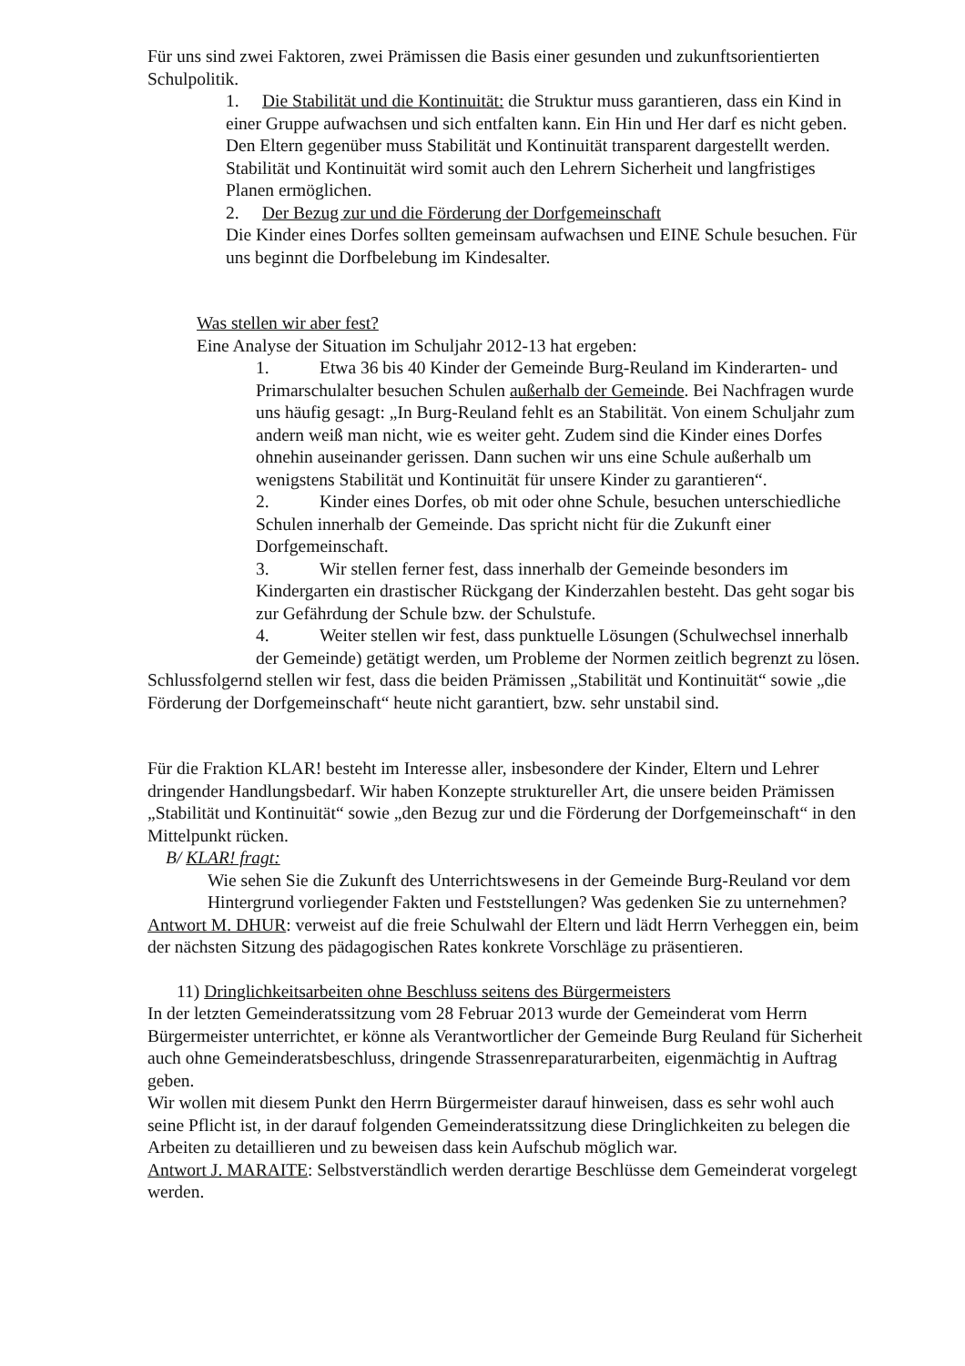Für uns sind zwei Faktoren, zwei Prämissen die Basis einer gesunden und zukunftsorientierten Schulpolitik.
1. Die Stabilität und die Kontinuität: die Struktur muss garantieren, dass ein Kind in einer Gruppe aufwachsen und sich entfalten kann. Ein Hin und Her darf es nicht geben. Den Eltern gegenüber muss Stabilität und Kontinuität transparent dargestellt werden. Stabilität und Kontinuität wird somit auch den Lehrern Sicherheit und langfristiges Planen ermöglichen.
2. Der Bezug zur und die Förderung der Dorfgemeinschaft
Die Kinder eines Dorfes sollten gemeinsam aufwachsen und EINE Schule besuchen. Für uns beginnt die Dorfbelebung im Kindesalter.
Was stellen wir aber fest?
Eine Analyse der Situation im Schuljahr 2012-13 hat ergeben:
1. Etwa 36 bis 40 Kinder der Gemeinde Burg-Reuland im Kinderarten- und Primarschulalter besuchen Schulen außerhalb der Gemeinde. Bei Nachfragen wurde uns häufig gesagt: „In Burg-Reuland fehlt es an Stabilität. Von einem Schuljahr zum andern weiß man nicht, wie es weiter geht. Zudem sind die Kinder eines Dorfes ohnehin auseinander gerissen. Dann suchen wir uns eine Schule außerhalb um wenigstens Stabilität und Kontinuität für unsere Kinder zu garantieren“.
2. Kinder eines Dorfes, ob mit oder ohne Schule, besuchen unterschiedliche Schulen innerhalb der Gemeinde. Das spricht nicht für die Zukunft einer Dorfgemeinschaft.
3. Wir stellen ferner fest, dass innerhalb der Gemeinde besonders im Kindergarten ein drastischer Rückgang der Kinderzahlen besteht. Das geht sogar bis zur Gefährdung der Schule bzw. der Schulstufe.
4. Weiter stellen wir fest, dass punktuelle Lösungen (Schulwechsel innerhalb der Gemeinde) getätigt werden, um Probleme der Normen zeitlich begrenzt zu lösen.
Schlussfolgernd stellen wir fest, dass die beiden Prämissen „Stabilität und Kontinuität“ sowie „die Förderung der Dorfgemeinschaft“ heute nicht garantiert, bzw. sehr unstabil sind.
Für die Fraktion KLAR! besteht im Interesse aller, insbesondere der Kinder, Eltern und Lehrer dringender Handlungsbedarf. Wir haben Konzepte struktureller Art, die unsere beiden Prämissen „Stabilität und Kontinuität“ sowie „den Bezug zur und die Förderung der Dorfgemeinschaft“ in den Mittelpunkt rücken.
B/ KLAR! fragt:
Wie sehen Sie die Zukunft des Unterrichtswesens in der Gemeinde Burg-Reuland vor dem Hintergrund vorliegender Fakten und Feststellungen? Was gedenken Sie zu unternehmen?
Antwort M. DHUR: verweist auf die freie Schulwahl der Eltern und lädt Herrn Verheggen ein, beim der nächsten Sitzung des pädagogischen Rates konkrete Vorschläge zu präsentieren.
11) Dringlichkeitsarbeiten ohne Beschluss seitens des Bürgermeisters
In der letzten Gemeinderatssitzung vom 28 Februar 2013 wurde der Gemeinderat vom Herrn Bürgermeister unterrichtet, er könne als Verantwortlicher der Gemeinde Burg Reuland für Sicherheit auch ohne Gemeinderatsbeschluss, dringende Strassenreparaturarbeiten, eigenmächtig in Auftrag geben.
Wir wollen mit diesem Punkt den Herrn Bürgermeister darauf hinweisen, dass es sehr wohl auch seine Pflicht ist, in der darauf folgenden Gemeinderatssitzung diese Dringlichkeiten zu belegen die Arbeiten zu detaillieren und zu beweisen dass kein Aufschub möglich war.
Antwort J. MARAITE: Selbstverständlich werden derartige Beschlüsse dem Gemeinderat vorgelegt werden.